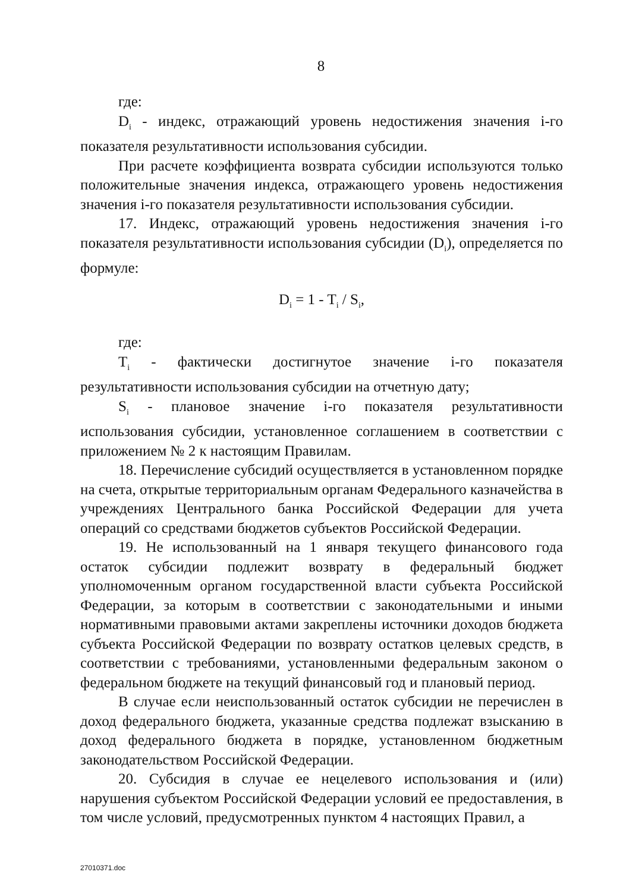8
где:
D<sub>i</sub> - индекс, отражающий уровень недостижения значения i-го показателя результативности использования субсидии.
При расчете коэффициента возврата субсидии используются только положительные значения индекса, отражающего уровень недостижения значения i-го показателя результативности использования субсидии.
17. Индекс, отражающий уровень недостижения значения i-го показателя результативности использования субсидии (D<sub>i</sub>), определяется по формуле:
D<sub>i</sub> = 1 - T<sub>i</sub> / S<sub>i</sub>,
где:
T<sub>i</sub> - фактически достигнутое значение i-го показателя результативности использования субсидии на отчетную дату;
S<sub>i</sub> - плановое значение i-го показателя результативности использования субсидии, установленное соглашением в соответствии с приложением № 2 к настоящим Правилам.
18. Перечисление субсидий осуществляется в установленном порядке на счета, открытые территориальным органам Федерального казначейства в учреждениях Центрального банка Российской Федерации для учета операций со средствами бюджетов субъектов Российской Федерации.
19. Не использованный на 1 января текущего финансового года остаток субсидии подлежит возврату в федеральный бюджет уполномоченным органом государственной власти субъекта Российской Федерации, за которым в соответствии с законодательными и иными нормативными правовыми актами закреплены источники доходов бюджета субъекта Российской Федерации по возврату остатков целевых средств, в соответствии с требованиями, установленными федеральным законом о федеральном бюджете на текущий финансовый год и плановый период.
В случае если неиспользованный остаток субсидии не перечислен в доход федерального бюджета, указанные средства подлежат взысканию в доход федерального бюджета в порядке, установленном бюджетным законодательством Российской Федерации.
20. Субсидия в случае ее нецелевого использования и (или) нарушения субъектом Российской Федерации условий ее предоставления, в том числе условий, предусмотренных пунктом 4 настоящих Правил, а
27010371.doc